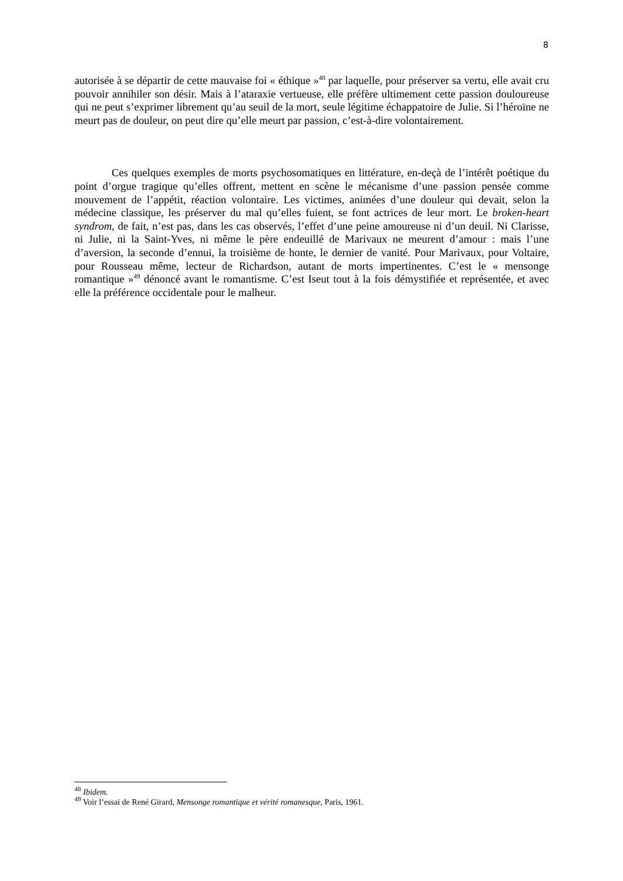8
autorisée à se départir de cette mauvaise foi « éthique »<sup>48</sup> par laquelle, pour préserver sa vertu, elle avait cru pouvoir annihiler son désir. Mais à l’ataraxie vertueuse, elle préfère ultimement cette passion douloureuse qui ne peut s’exprimer librement qu’au seuil de la mort, seule légitime échappatoire de Julie. Si l’héroïne ne meurt pas de douleur, on peut dire qu’elle meurt par passion, c’est-à-dire volontairement.
Ces quelques exemples de morts psychosomatiques en littérature, en-deçà de l’intérêt poétique du point d’orgue tragique qu’elles offrent, mettent en scène le mécanisme d’une passion pensée comme mouvement de l’appétit, réaction volontaire. Les victimes, animées d’une douleur qui devait, selon la médecine classique, les préserver du mal qu’elles fuient, se font actrices de leur mort. Le broken-heart syndrom, de fait, n’est pas, dans les cas observés, l’effet d’une peine amoureuse ni d’un deuil. Ni Clarisse, ni Julie, ni la Saint-Yves, ni même le père endeuillé de Marivaux ne meurent d’amour : mais l’une d’aversion, la seconde d’ennui, la troisième de honte, le dernier de vanité. Pour Marivaux, pour Voltaire, pour Rousseau même, lecteur de Richardson, autant de morts impertinentes. C’est le « mensonge romantique »<sup>49</sup> dénoncé avant le romantisme. C’est Iseut tout à la fois démystifiée et représentée, et avec elle la préférence occidentale pour le malheur.
<sup>48</sup> Ibidem.
<sup>49</sup> Voir l’essai de René Girard, Mensonge romantique et vérité romanesque, Paris, 1961.